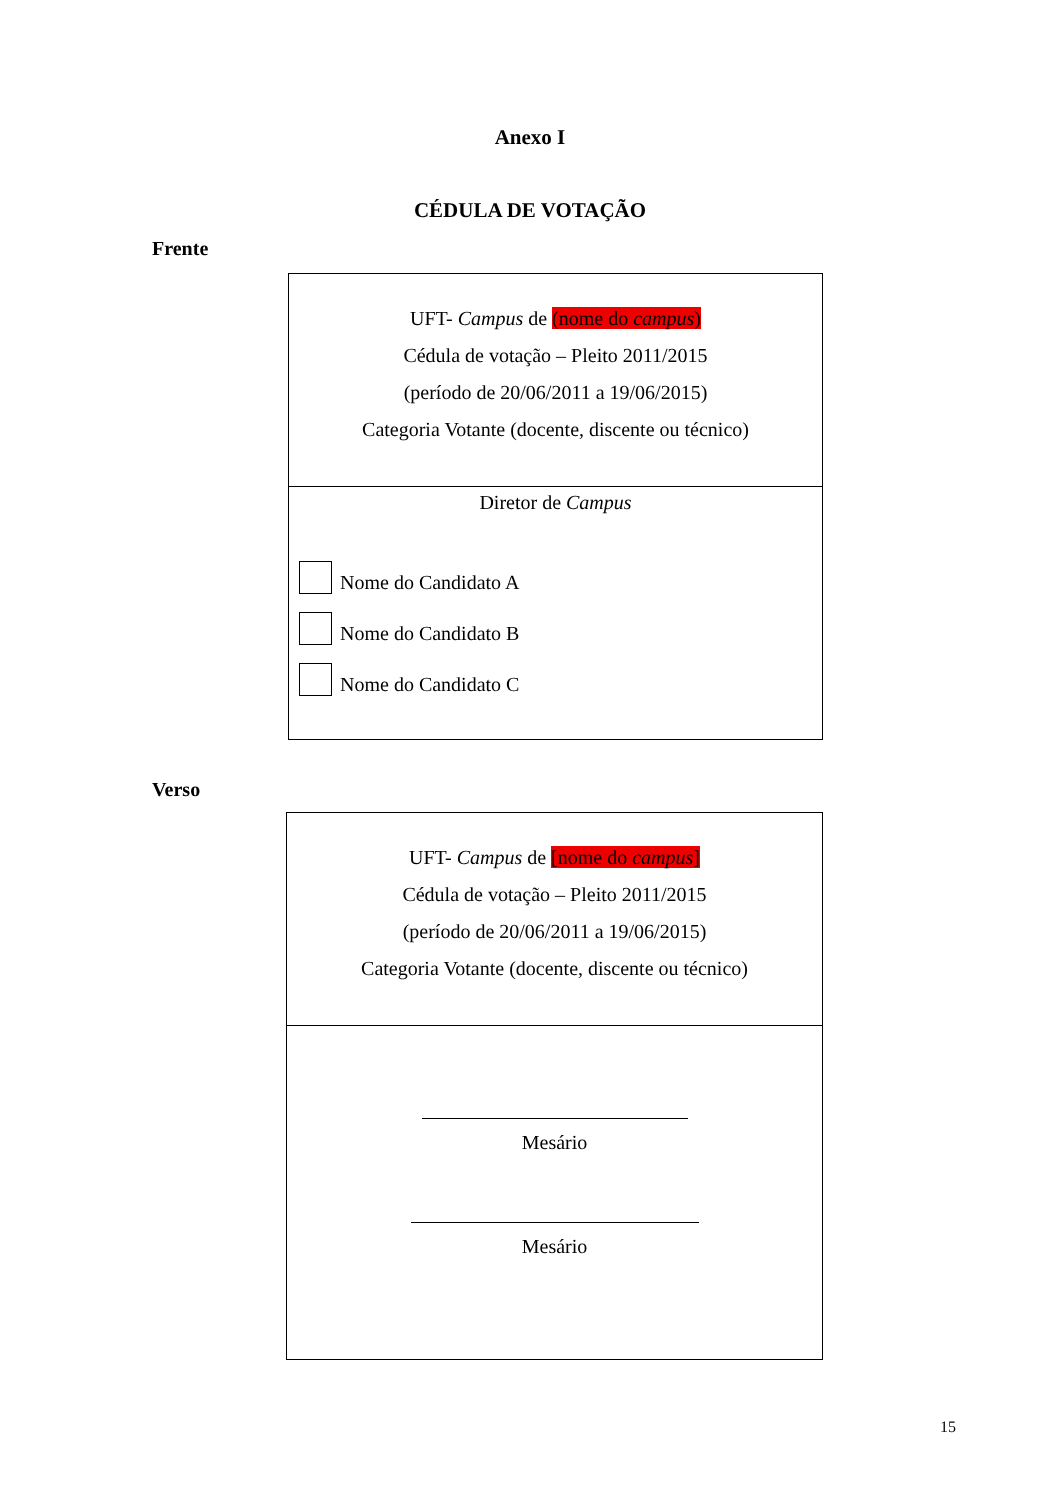Anexo I
CÉDULA DE VOTAÇÃO
Frente
UFT- Campus de (nome do campus)
Cédula de votação – Pleito 2011/2015
(período de 20/06/2011 a 19/06/2015)
Categoria Votante (docente, discente ou técnico)
Diretor de Campus
Nome do Candidato A
Nome do Candidato B
Nome do Candidato C
Verso
UFT- Campus de [nome do campus]
Cédula de votação – Pleito 2011/2015
(período de 20/06/2011 a 19/06/2015)
Categoria Votante (docente, discente ou técnico)
Mesário
Mesário
15